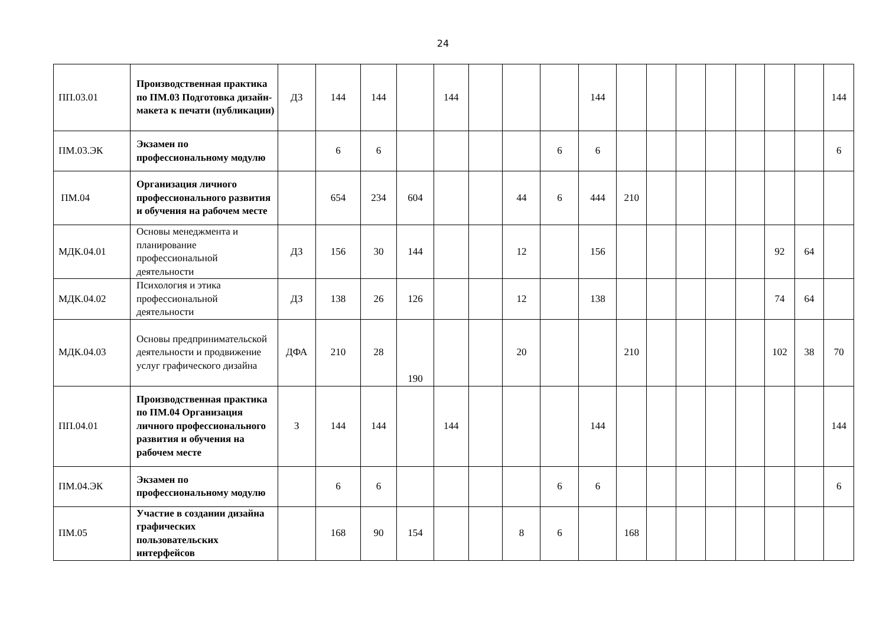24
| ПП.03.01 | Производственная практика по ПМ.03 Подготовка дизайн-макета к печати (публикации) | ДЗ | 144 | 144 | | 144 | | | | 144 | | | | | | | | 144 |
| ПМ.03.ЭК | Экзамен по профессиональному модулю | | 6 | 6 | | | | | 6 | 6 | | | | | | | | 6 |
| ПМ.04 | Организация личного профессионального развития и обучения на рабочем месте | | 654 | 234 | 604 | | | 44 | 6 | 444 | 210 | | | | | | | |
| МДК.04.01 | Основы менеджмента и планирование профессиональной деятельности | ДЗ | 156 | 30 | 144 | | | 12 | | 156 | | | | | | 92 | 64 | |
| МДК.04.02 | Психология и этика профессиональной деятельности | ДЗ | 138 | 26 | 126 | | | 12 | | 138 | | | | | | 74 | 64 | |
| МДК.04.03 | Основы предпринимательской деятельности и продвижение услуг графического дизайна | ДФА | 210 | 28 | 190 | | | 20 | | | 210 | | | | | 102 | 38 | 70 |
| ПП.04.01 | Производственная практика по ПМ.04 Организация личного профессионального развития и обучения на рабочем месте | З | 144 | 144 | | 144 | | | | 144 | | | | | | | | 144 |
| ПМ.04.ЭК | Экзамен по профессиональному модулю | | 6 | 6 | | | | | 6 | 6 | | | | | | | | 6 |
| ПМ.05 | Участие в создании дизайна графических пользовательских интерфейсов | | 168 | 90 | 154 | | | 8 | 6 | | 168 | | | | | | | |